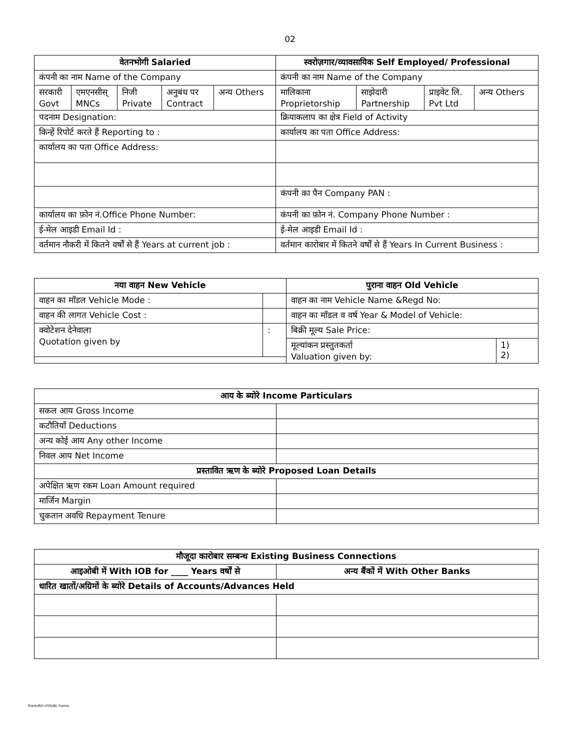02
| वेतनभोगी Salaried | | | | | स्वरोज़गार/व्यावसायिक Self Employed/ Professional | | | |
| --- | --- | --- | --- | --- | --- | --- | --- | --- |
| कंपनी का नाम Name of the Company | | | | | कंपनी का नाम Name of the Company | | | |
| सरकारी Govt | एमएनसीस् MNCs | निजी Private | अनुबंध पर Contract | अन्य Others | मालिकाना Proprietorship | साझेदारी Partnership | प्राइवेट लि. Pvt Ltd | अन्य Others |
| पदनाम Designation: | | | | | क्रियाकलाप का क्षेत्र Field of Activity | | | |
| किन्हें रिपोर्ट करते हैं Reporting to : | | | | | कार्यालय का पता Office Address: | | | |
| कार्यालय का पता Office Address: | | | | | | | | |
| | | | | | कंपनी का पैन Company PAN : | | | |
| कार्यालय का फ़ोन नं.Office Phone Number: | | | | | कंपनी का फ़ोन नं. Company Phone Number : | | | |
| ई-मेल आइडी Email Id : | | | | | ई-मेल आइडी Email Id : | | | |
| वर्तमान नौकरी में कितने वर्षों से हैं Years at current job : | | | | | वर्तमान कारोबार में कितने वर्षों से हैं Years In Current Business : | | | |
| नया वाहन New Vehicle | | पुराना वाहन Old Vehicle | |
| --- | --- | --- | --- |
| वाहन का मॉडल Vehicle Mode : | | वाहन का नाम Vehicle Name &Regd No: | |
| वाहन की लागत Vehicle Cost : | | वाहन का मॉडल व वर्ष Year & Model of Vehicle: | |
| क्वोटेशन देनेवाला Quotation given by | : | बिक्री मूल्य Sale Price: | |
| | | मूल्यांकन प्रस्तुतकर्ता Valuation given by: | 1) 2) |
| आय के ब्योरे Income Particulars | |
| --- | --- |
| सकल आय Gross Income | |
| कटौतियाँ Deductions | |
| अन्य कोई आय Any other Income | |
| निवल आय Net Income | |
| प्रस्तावित ऋण के ब्योरे Proposed Loan Details | |
| अपेक्षित ऋण रकम Loan Amount required | |
| मार्जिन Margin | |
| चुकतान अवधि Repayment Tenure | |
| मौजूदा कारोबार सम्बन्ध Existing Business Connections | |
| --- | --- |
| आइओबी में With IOB for ____ Years वर्षों से | अन्य बैंकों में With Other Banks |
| धारित खातों/अग्रिमों के ब्योरे Details of Accounts/Advances Held | |
Prem/RO HYD/BL Forms